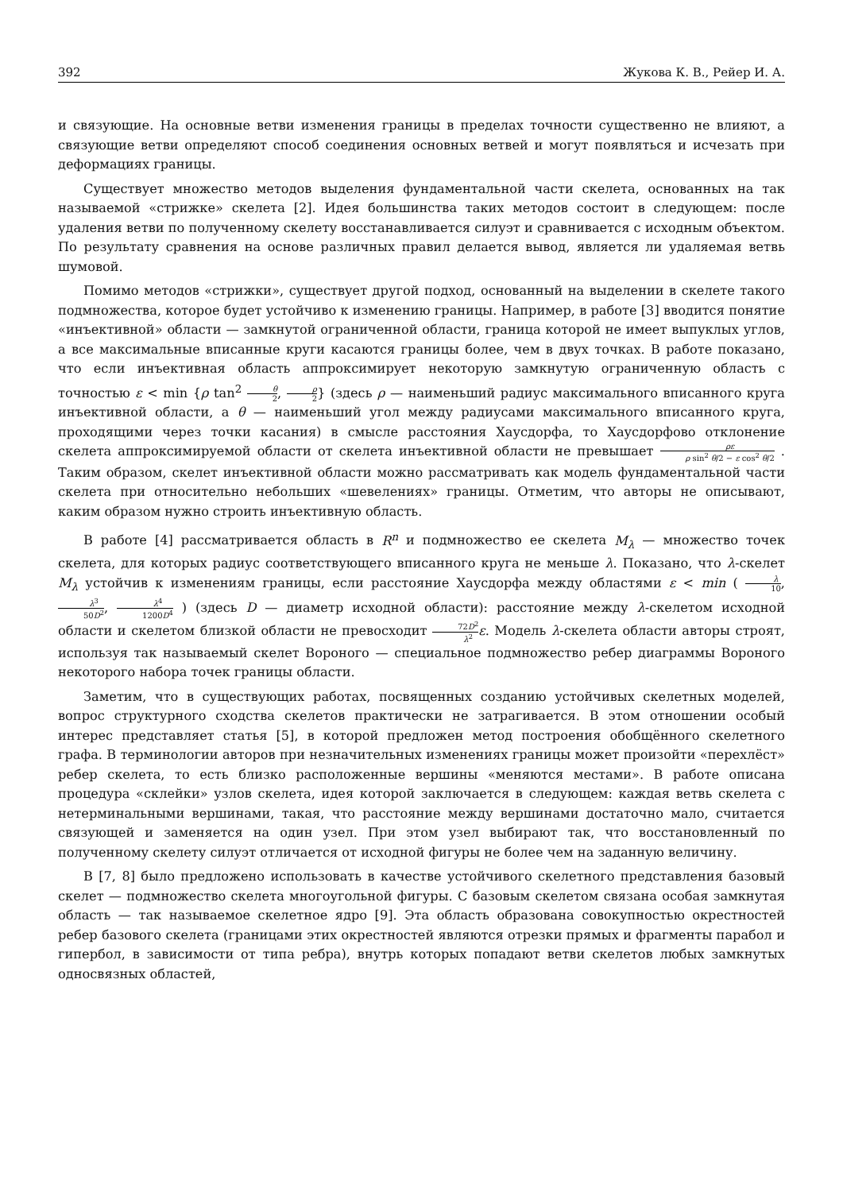392 Жукова К. В., Рейер И. А.
и связующие. На основные ветви изменения границы в пределах точности существенно не влияют, а связующие ветви определяют способ соединения основных ветвей и могут появляться и исчезать при деформациях границы.
Существует множество методов выделения фундаментальной части скелета, основанных на так называемой «стрижке» скелета [2]. Идея большинства таких методов состоит в следующем: после удаления ветви по полученному скелету восстанавливается силуэт и сравнивается с исходным объектом. По результату сравнения на основе различных правил делается вывод, является ли удаляемая ветвь шумовой.
Помимо методов «стрижки», существует другой подход, основанный на выделении в скелете такого подмножества, которое будет устойчиво к изменению границы. Например, в работе [3] вводится понятие «инъективной» области — замкнутой ограниченной области, граница которой не имеет выпуклых углов, а все максимальные вписанные круги касаются границы более, чем в двух точках. В работе показано, что если инъективная область аппроксимирует некоторую замкнутую ограниченную область с точностью ε < min {ρ tan<sup>2</sup> θ 2, ρ 2} (здесь ρ — наименьший радиус максимального вписанного круга инъективной области, а θ — наименьший угол между радиусами максимального вписанного круга, проходящими через точки касания) в смысле расстояния Хаусдорфа, то Хаусдорфово отклонение скелета аппроксимируемой области от скелета инъективной области не превышает ρε ρ sin<sup>2</sup> θ/2 − ε cos<sup>2</sup> θ/2 . Таким образом, скелет инъективной области можно рассматривать как модель фундаментальной части скелета при относительно небольших «шевелениях» границы. Отметим, что авторы не описывают, каким образом нужно строить инъективную область.
В работе [4] рассматривается область в R<sup>n</sup> и подмножество ее скелета M<sub>λ</sub> — множество точек скелета, для которых радиус соответствующего вписанного круга не меньше λ. Показано, что λ-скелет M<sub>λ</sub> устойчив к изменениям границы, если расстояние Хаусдорфа между областями ε < min ( λ 10, λ<sup>3</sup> 50D<sup>2</sup>, λ<sup>4</sup> 1200D<sup>4</sup> ) (здесь D — диаметр исходной области): расстояние между λ-скелетом исходной области и скелетом близкой области не превосходит 72D<sup>2</sup> λ<sup>2</sup> ε. Модель λ-скелета области авторы строят, используя так называемый скелет Вороного — специальное подмножество ребер диаграммы Вороного некоторого набора точек границы области.
Заметим, что в существующих работах, посвященных созданию устойчивых скелетных моделей, вопрос структурного сходства скелетов практически не затрагивается. В этом отношении особый интерес представляет статья [5], в которой предложен метод построения обобщённого скелетного графа. В терминологии авторов при незначительных изменениях границы может произойти «перехлёст» ребер скелета, то есть близко расположенные вершины «меняются местами». В работе описана процедура «склейки» узлов скелета, идея которой заключается в следующем: каждая ветвь скелета с нетерминальными вершинами, такая, что расстояние между вершинами достаточно мало, считается связующей и заменяется на один узел. При этом узел выбирают так, что восстановленный по полученному скелету силуэт отличается от исходной фигуры не более чем на заданную величину.
В [7, 8] было предложено использовать в качестве устойчивого скелетного представления базовый скелет — подмножество скелета многоугольной фигуры. С базовым скелетом связана особая замкнутая область — так называемое скелетное ядро [9]. Эта область образована совокупностью окрестностей ребер базового скелета (границами этих окрестностей являются отрезки прямых и фрагменты парабол и гипербол, в зависимости от типа ребра), внутрь которых попадают ветви скелетов любых замкнутых односвязных областей,